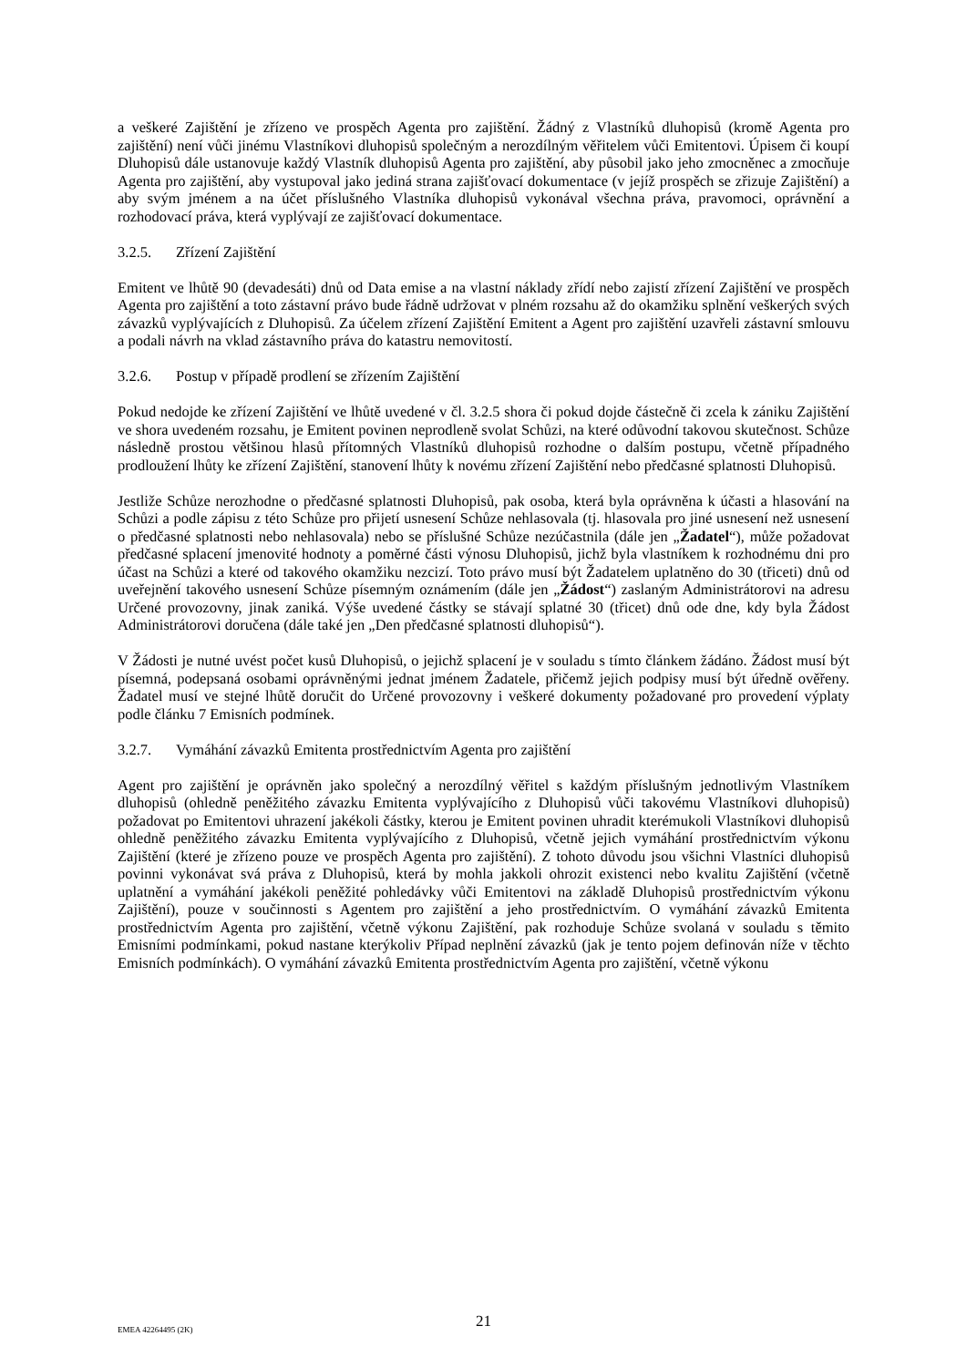a veškeré Zajištění je zřízeno ve prospěch Agenta pro zajištění. Žádný z Vlastníků dluhopisů (kromě Agenta pro zajištění) není vůči jinému Vlastníkovi dluhopisů společným a nerozdílným věřitelem vůči Emitentovi. Úpisem či koupí Dluhopisů dále ustanovuje každý Vlastník dluhopisů Agenta pro zajištění, aby působil jako jeho zmocněnec a zmocňuje Agenta pro zajištění, aby vystupoval jako jediná strana zajišťovací dokumentace (v jejíž prospěch se zřizuje Zajištění) a aby svým jménem a na účet příslušného Vlastníka dluhopisů vykonával všechna práva, pravomoci, oprávnění a rozhodovací práva, která vyplývají ze zajišťovací dokumentace.
3.2.5. Zřízení Zajištění
Emitent ve lhůtě 90 (devadesáti) dnů od Data emise a na vlastní náklady zřídí nebo zajistí zřízení Zajištění ve prospěch Agenta pro zajištění a toto zástavní právo bude řádně udržovat v plném rozsahu až do okamžiku splnění veškerých svých závazků vyplývajících z Dluhopisů. Za účelem zřízení Zajištění Emitent a Agent pro zajištění uzavřeli zástavní smlouvu a podali návrh na vklad zástavního práva do katastru nemovitostí.
3.2.6. Postup v případě prodlení se zřízením Zajištění
Pokud nedojde ke zřízení Zajištění ve lhůtě uvedené v čl. 3.2.5 shora či pokud dojde částečně či zcela k zániku Zajištění ve shora uvedeném rozsahu, je Emitent povinen neprodleně svolat Schůzi, na které odůvodní takovou skutečnost. Schůze následně prostou většinou hlasů přítomných Vlastníků dluhopisů rozhodne o dalším postupu, včetně případného prodloužení lhůty ke zřízení Zajištění, stanovení lhůty k novému zřízení Zajištění nebo předčasné splatnosti Dluhopisů.
Jestliže Schůze nerozhodne o předčasné splatnosti Dluhopisů, pak osoba, která byla oprávněna k účasti a hlasování na Schůzi a podle zápisu z této Schůze pro přijetí usnesení Schůze nehlasovala (tj. hlasovala pro jiné usnesení než usnesení o předčasné splatnosti nebo nehlasovala) nebo se příslušné Schůze nezúčastnila (dále jen „Žadatel“), může požadovat předčasné splacení jmenovité hodnoty a poměrné části výnosu Dluhopisů, jichž byla vlastníkem k rozhodnému dni pro účast na Schůzi a které od takového okamžiku nezcizí. Toto právo musí být Žadatelem uplatněno do 30 (třiceti) dnů od uveřejnění takového usnesení Schůze písemným oznámením (dále jen „Žádost“) zaslaným Administrátorovi na adresu Určené provozovny, jinak zaniká. Výše uvedené částky se stávají splatné 30 (třicet) dnů ode dne, kdy byla Žádost Administrátorovi doručena (dále také jen „Den předčasné splatnosti dluhopisů“).
V Žádosti je nutné uvést počet kusů Dluhopisů, o jejichž splacení je v souladu s tímto článkem žádáno. Žádost musí být písemná, podepsaná osobami oprávněnými jednat jménem Žadatele, přičemž jejich podpisy musí být úředně ověřeny. Žadatel musí ve stejné lhůtě doručit do Určené provozovny i veškeré dokumenty požadované pro provedení výplaty podle článku 7 Emisních podmínek.
3.2.7. Vymáhání závazků Emitenta prostřednictvím Agenta pro zajištění
Agent pro zajištění je oprávněn jako společný a nerozdílný věřitel s každým příslušným jednotlivým Vlastníkem dluhopisů (ohledně peněžitého závazku Emitenta vyplývajícího z Dluhopisů vůči takovému Vlastníkovi dluhopisů) požadovat po Emitentovi uhrazení jakékoli částky, kterou je Emitent povinen uhradit kterémukoli Vlastníkovi dluhopisů ohledně peněžitého závazku Emitenta vyplývajícího z Dluhopisů, včetně jejich vymáhání prostřednictvím výkonu Zajištění (které je zřízeno pouze ve prospěch Agenta pro zajištění). Z tohoto důvodu jsou všichni Vlastníci dluhopisů povinni vykonávat svá práva z Dluhopisů, která by mohla jakkoli ohrozit existenci nebo kvalitu Zajištění (včetně uplatnění a vymáhání jakékoli peněžité pohledávky vůči Emitentovi na základě Dluhopisů prostřednictvím výkonu Zajištění), pouze v součinnosti s Agentem pro zajištění a jeho prostřednictvím. O vymáhání závazků Emitenta prostřednictvím Agenta pro zajištění, včetně výkonu Zajištění, pak rozhoduje Schůze svolaná v souladu s těmito Emisními podmínkami, pokud nastane kterýkoliv Případ neplnění závazků (jak je tento pojem definován níže v těchto Emisních podmínkách). O vymáhání závazků Emitenta prostřednictvím Agenta pro zajištění, včetně výkonu
EMEA 42264495 (2K)
21